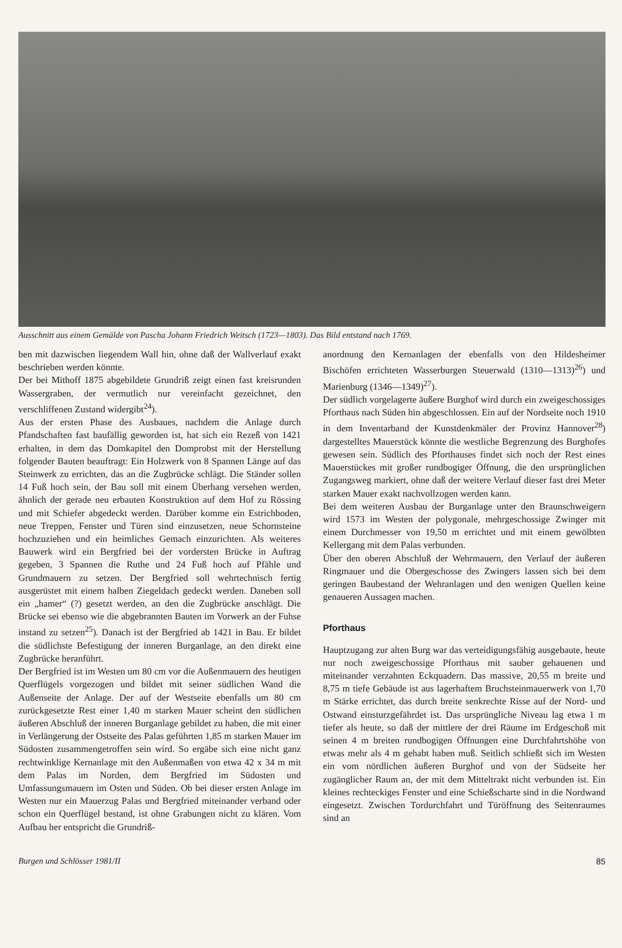Ausschnitt aus einem Gemälde von Pascha Johann Friedrich Weitsch (1723—1803). Das Bild entstand nach 1769.
ben mit dazwischen liegendem Wall hin, ohne daß der Wallverlauf exakt beschrieben werden könnte.
Der bei Mithoff 1875 abgebildete Grundriß zeigt einen fast kreisrunden Wassergraben, der vermutlich nur vereinfacht gezeichnet, den verschliffenen Zustand widergibt<sup>24</sup>).
Aus der ersten Phase des Ausbaues, nachdem die Anlage durch Pfandschaften fast baufällig geworden ist, hat sich ein Rezeß von 1421 erhalten, in dem das Domkapitel den Domprobst mit der Herstellung folgender Bauten beauftragt: Ein Holzwerk von 8 Spannen Länge auf das Steinwerk zu errichten, das an die Zugbrücke schlägt. Die Ständer sollen 14 Fuß hoch sein, der Bau soll mit einem Überhang versehen werden, ähnlich der gerade neu erbauten Konstruktion auf dem Hof zu Rössing und mit Schiefer abgedeckt werden. Darüber komme ein Estrichboden, neue Treppen, Fenster und Türen sind einzusetzen, neue Schornsteine hochzuziehen und ein heimliches Gemach einzurichten. Als weiteres Bauwerk wird ein Bergfried bei der vordersten Brücke in Auftrag gegeben, 3 Spannen die Ruthe und 24 Fuß hoch auf Pfähle und Grundmauern zu setzen. Der Bergfried soll wehrtechnisch fertig ausgerüstet mit einem halben Ziegeldach gedeckt werden. Daneben soll ein „hamer“ (?) gesetzt werden, an den die Zugbrücke anschlägt. Die Brücke sei ebenso wie die abgebrannten Bauten im Vorwerk an der Fuhse instand zu setzen<sup>25</sup>). Danach ist der Bergfried ab 1421 in Bau. Er bildet die südlichste Befestigung der inneren Burganlage, an den direkt eine Zugbrücke heranführt.
Der Bergfried ist im Westen um 80 cm vor die Außenmauern des heutigen Querflügels vorgezogen und bildet mit seiner südlichen Wand die Außenseite der Anlage. Der auf der Westseite ebenfalls um 80 cm zurückgesetzte Rest einer 1,40 m starken Mauer scheint den südlichen äußeren Abschluß der inneren Burganlage gebildet zu haben, die mit einer in Verlängerung der Ostseite des Palas geführten 1,85 m starken Mauer im Südosten zusammengetroffen sein wird. So ergäbe sich eine nicht ganz rechtwinklige Kernanlage mit den Außenmaßen von etwa 42 x 34 m mit dem Palas im Norden, dem Bergfried im Südosten und Umfassungsmauern im Osten und Süden. Ob bei dieser ersten Anlage im Westen nur ein Mauerzug Palas und Bergfried miteinander verband oder schon ein Querflügel bestand, ist ohne Grabungen nicht zu klären. Vom Aufbau her entspricht die Grundriß-
anordnung den Kernanlagen der ebenfalls von den Hildesheimer Bischöfen errichteten Wasserburgen Steuerwald (1310—1313)<sup>26</sup>) und Marienburg (1346—1349)<sup>27</sup>).
Der südlich vorgelagerte äußere Burghof wird durch ein zweigeschossiges Pforthaus nach Süden hin abgeschlossen. Ein auf der Nordseite noch 1910 in dem Inventarband der Kunstdenkmäler der Provinz Hannover<sup>28</sup>) dargestelltes Mauerstück könnte die westliche Begrenzung des Burghofes gewesen sein. Südlich des Pforthauses findet sich noch der Rest eines Mauerstückes mit großer rundbogiger Öffnung, die den ursprünglichen Zugangsweg markiert, ohne daß der weitere Verlauf dieser fast drei Meter starken Mauer exakt nachvollzogen werden kann.
Bei dem weiteren Ausbau der Burganlage unter den Braunschweigern wird 1573 im Westen der polygonale, mehrgeschossige Zwinger mit einem Durchmesser von 19,50 m errichtet und mit einem gewölbten Kellergang mit dem Palas verbunden.
Über den oberen Abschluß der Wehrmauern, den Verlauf der äußeren Ringmauer und die Obergeschosse des Zwingers lassen sich bei dem geringen Baubestand der Wehranlagen und den wenigen Quellen keine genaueren Aussagen machen.
Pforthaus
Hauptzugang zur alten Burg war das verteidigungsfähig ausgebaute, heute nur noch zweigeschossige Pforthaus mit sauber gehauenen und miteinander verzahnten Eckquadern. Das massive, 20,55 m breite und 8,75 m tiefe Gebäude ist aus lagerhaftem Bruchsteinmauerwerk von 1,70 m Stärke errichtet, das durch breite senkrechte Risse auf der Nord- und Ostwand einsturzgefährdet ist. Das ursprüngliche Niveau lag etwa 1 m tiefer als heute, so daß der mittlere der drei Räume im Erdgeschoß mit seinen 4 m breiten rundbogigen Öffnungen eine Durchfahrtshöhe von etwas mehr als 4 m gehabt haben muß. Seitlich schließt sich im Westen ein vom nördlichen äußeren Burghof und von der Südseite her zugänglicher Raum an, der mit dem Mitteltrakt nicht verbunden ist. Ein kleines rechteckiges Fenster und eine Schießscharte sind in die Nordwand eingesetzt. Zwischen Tordurchfahrt und Türöffnung des Seitenraumes sind an
Burgen und Schlösser 1981/II 85